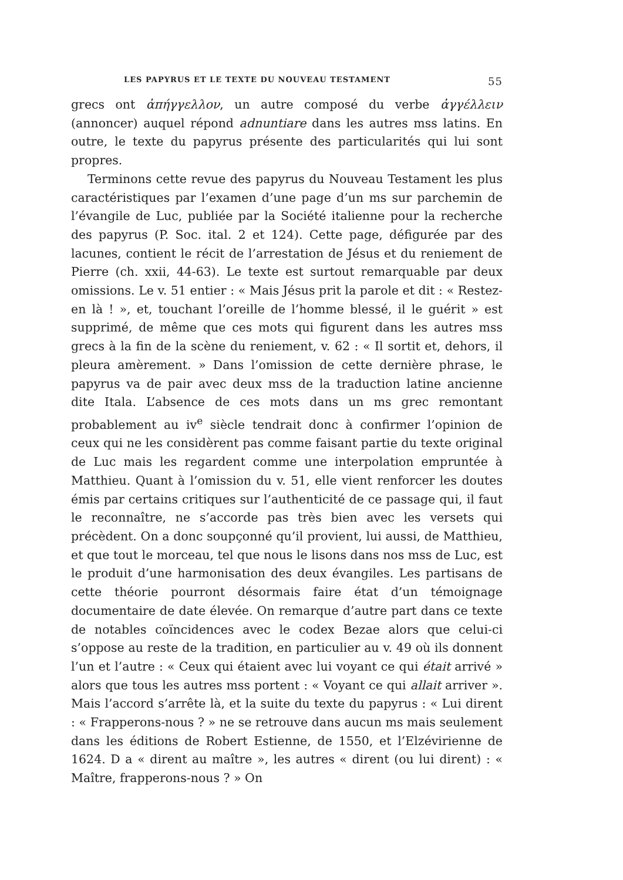LES PAPYRUS ET LE TEXTE DU NOUVEAU TESTAMENT 55
grecs ont ἀπήγγελλον, un autre composé du verbe ἀγγέλλειν (annoncer) auquel répond adnuntiare dans les autres mss latins. En outre, le texte du papyrus présente des particularités qui lui sont propres.
Terminons cette revue des papyrus du Nouveau Testament les plus caractéristiques par l’examen d’une page d’un ms sur parchemin de l’évangile de Luc, publiée par la Société italienne pour la recherche des papyrus (P. Soc. ital. 2 et 124). Cette page, défigurée par des lacunes, contient le récit de l’arrestation de Jésus et du reniement de Pierre (ch. xxii, 44-63). Le texte est surtout remarquable par deux omissions. Le v. 51 entier : « Mais Jésus prit la parole et dit : « Restez-en là ! », et, touchant l’oreille de l’homme blessé, il le guérit » est supprimé, de même que ces mots qui figurent dans les autres mss grecs à la fin de la scène du reniement, v. 62 : « Il sortit et, dehors, il pleura amèrement. » Dans l’omission de cette dernière phrase, le papyrus va de pair avec deux mss de la traduction latine ancienne dite Itala. L’absence de ces mots dans un ms grec remontant probablement au iv<sup>e</sup> siècle tendrait donc à confirmer l’opinion de ceux qui ne les considèrent pas comme faisant partie du texte original de Luc mais les regardent comme une interpolation empruntée à Matthieu. Quant à l’omission du v. 51, elle vient renforcer les doutes émis par certains critiques sur l’authenticité de ce passage qui, il faut le reconnaître, ne s’accorde pas très bien avec les versets qui précèdent. On a donc soupçonné qu’il provient, lui aussi, de Matthieu, et que tout le morceau, tel que nous le lisons dans nos mss de Luc, est le produit d’une harmonisation des deux évangiles. Les partisans de cette théorie pourront désormais faire état d’un témoignage documentaire de date élevée. On remarque d’autre part dans ce texte de notables coïncidences avec le codex Bezae alors que celui-ci s’oppose au reste de la tradition, en particulier au v. 49 où ils donnent l’un et l’autre : « Ceux qui étaient avec lui voyant ce qui était arrivé » alors que tous les autres mss portent : « Voyant ce qui allait arriver ». Mais l’accord s’arrête là, et la suite du texte du papyrus : « Lui dirent : « Frapperons-nous ? » ne se retrouve dans aucun ms mais seulement dans les éditions de Robert Estienne, de 1550, et l’Elzévirienne de 1624. D a « dirent au maître », les autres « dirent (ou lui dirent) : « Maître, frapperons-nous ? » On